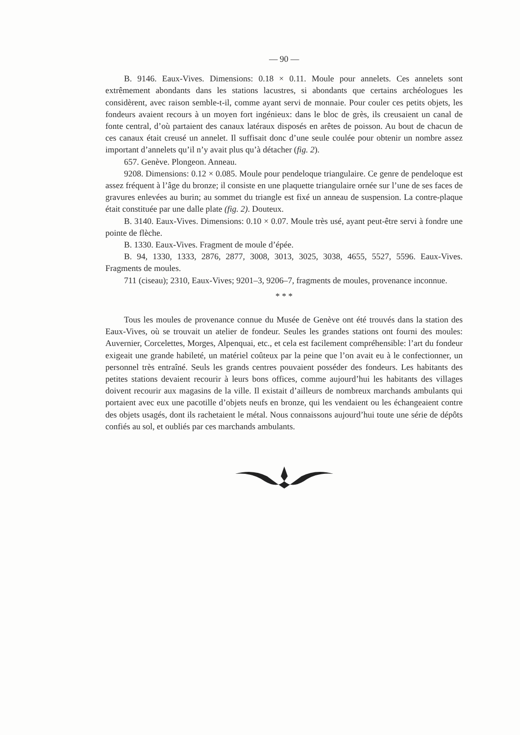— 90 —
B. 9146. Eaux-Vives. Dimensions: 0.18 × 0.11. Moule pour annelets. Ces annelets sont extrêmement abondants dans les stations lacustres, si abondants que certains archéologues les considèrent, avec raison semble-t-il, comme ayant servi de monnaie. Pour couler ces petits objets, les fondeurs avaient recours à un moyen fort ingénieux: dans le bloc de grès, ils creusaient un canal de fonte central, d’où partaient des canaux latéraux disposés en arêtes de poisson. Au bout de chacun de ces canaux était creusé un annelet. Il suffisait donc d’une seule coulée pour obtenir un nombre assez important d’annelets qu’il n’y avait plus qu’à détacher (fig. 2).
657. Genève. Plongeon. Anneau.
9208. Dimensions: 0.12 × 0.085. Moule pour pendeloque triangulaire. Ce genre de pendeloque est assez fréquent à l’âge du bronze; il consiste en une plaquette triangulaire ornée sur l’une de ses faces de gravures enlevées au burin; au sommet du triangle est fixé un anneau de suspension. La contre-plaque était constituée par une dalle plate (fig. 2). Douteux.
B. 3140. Eaux-Vives. Dimensions: 0.10 × 0.07. Moule très usé, ayant peut-être servi à fondre une pointe de flèche.
B. 1330. Eaux-Vives. Fragment de moule d’épée.
B. 94, 1330, 1333, 2876, 2877, 3008, 3013, 3025, 3038, 4655, 5527, 5596. Eaux-Vives. Fragments de moules.
711 (ciseau); 2310, Eaux-Vives; 9201–3, 9206–7, fragments de moules, provenance inconnue.
* * *
Tous les moules de provenance connue du Musée de Genève ont été trouvés dans la station des Eaux-Vives, où se trouvait un atelier de fondeur. Seules les grandes stations ont fourni des moules: Auvernier, Corcelettes, Morges, Alpenquai, etc., et cela est facilement compréhensible: l’art du fondeur exigeait une grande habileté, un matériel coûteux par la peine que l’on avait eu à le confectionner, un personnel très entraîné. Seuls les grands centres pouvaient posséder des fondeurs. Les habitants des petites stations devaient recourir à leurs bons offices, comme aujourd’hui les habitants des villages doivent recourir aux magasins de la ville. Il existait d’ailleurs de nombreux marchands ambulants qui portaient avec eux une pacotille d’objets neufs en bronze, qui les vendaient ou les échangeaient contre des objets usagés, dont ils rachetaient le métal. Nous connaissons aujourd’hui toute une série de dépôts confiés au sol, et oubliés par ces marchands ambulants.